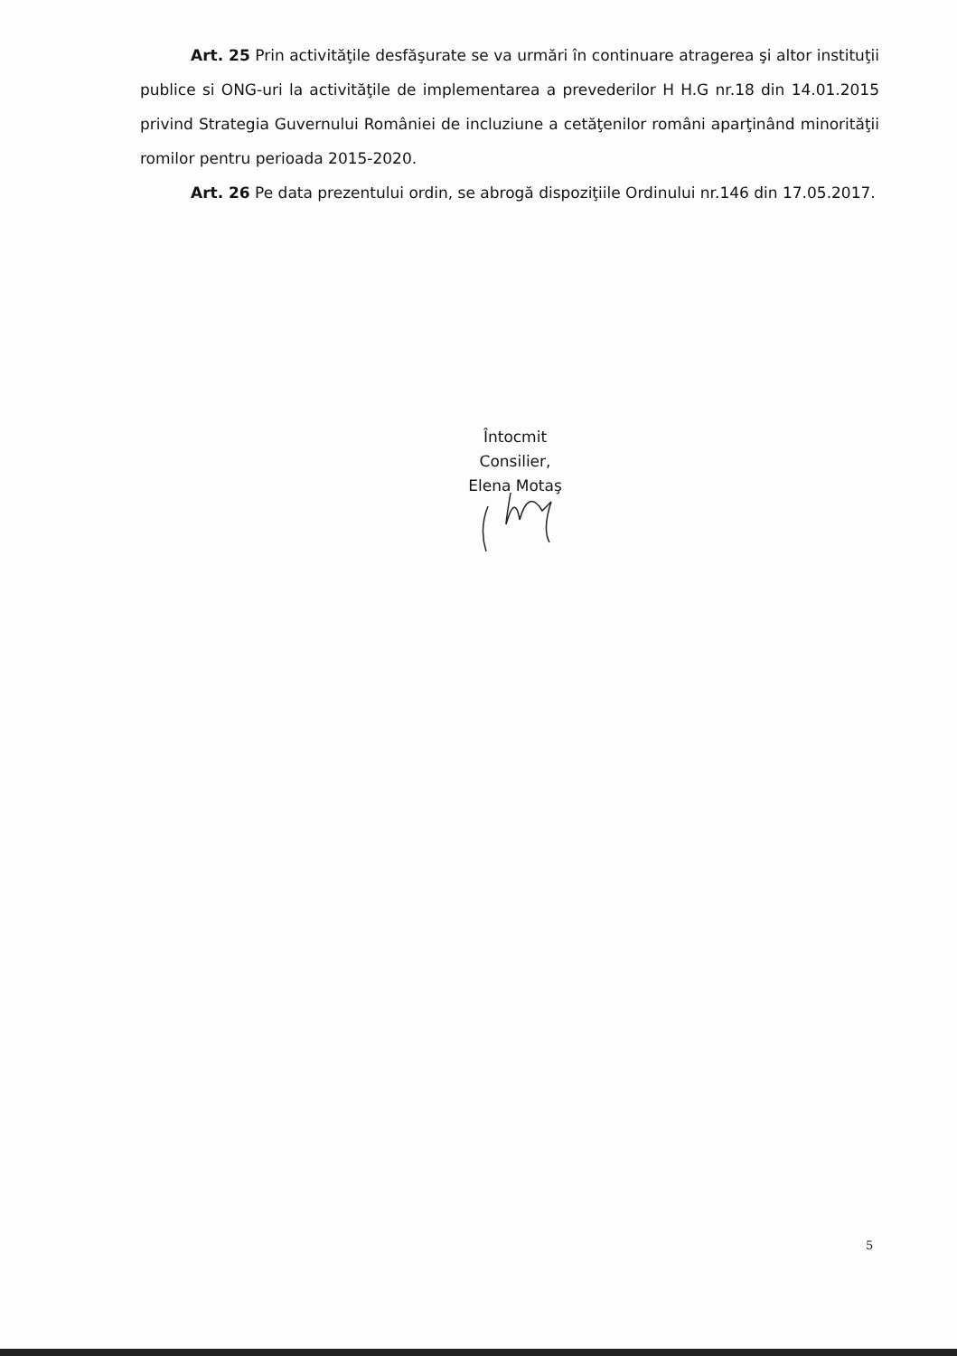Art. 25 Prin activităţile desfăşurate se va urmări în continuare atragerea şi altor instituţii publice si ONG-uri la activităţile de implementarea a prevederilor H H.G nr.18 din 14.01.2015 privind Strategia Guvernului României de incluziune a cetăţenilor români aparţinând minorităţii romilor pentru perioada 2015-2020.
Art. 26 Pe data prezentului ordin, se abrogă dispoziţiile Ordinului nr.146 din 17.05.2017.
Întocmit
Consilier,
Elena Motaş
5